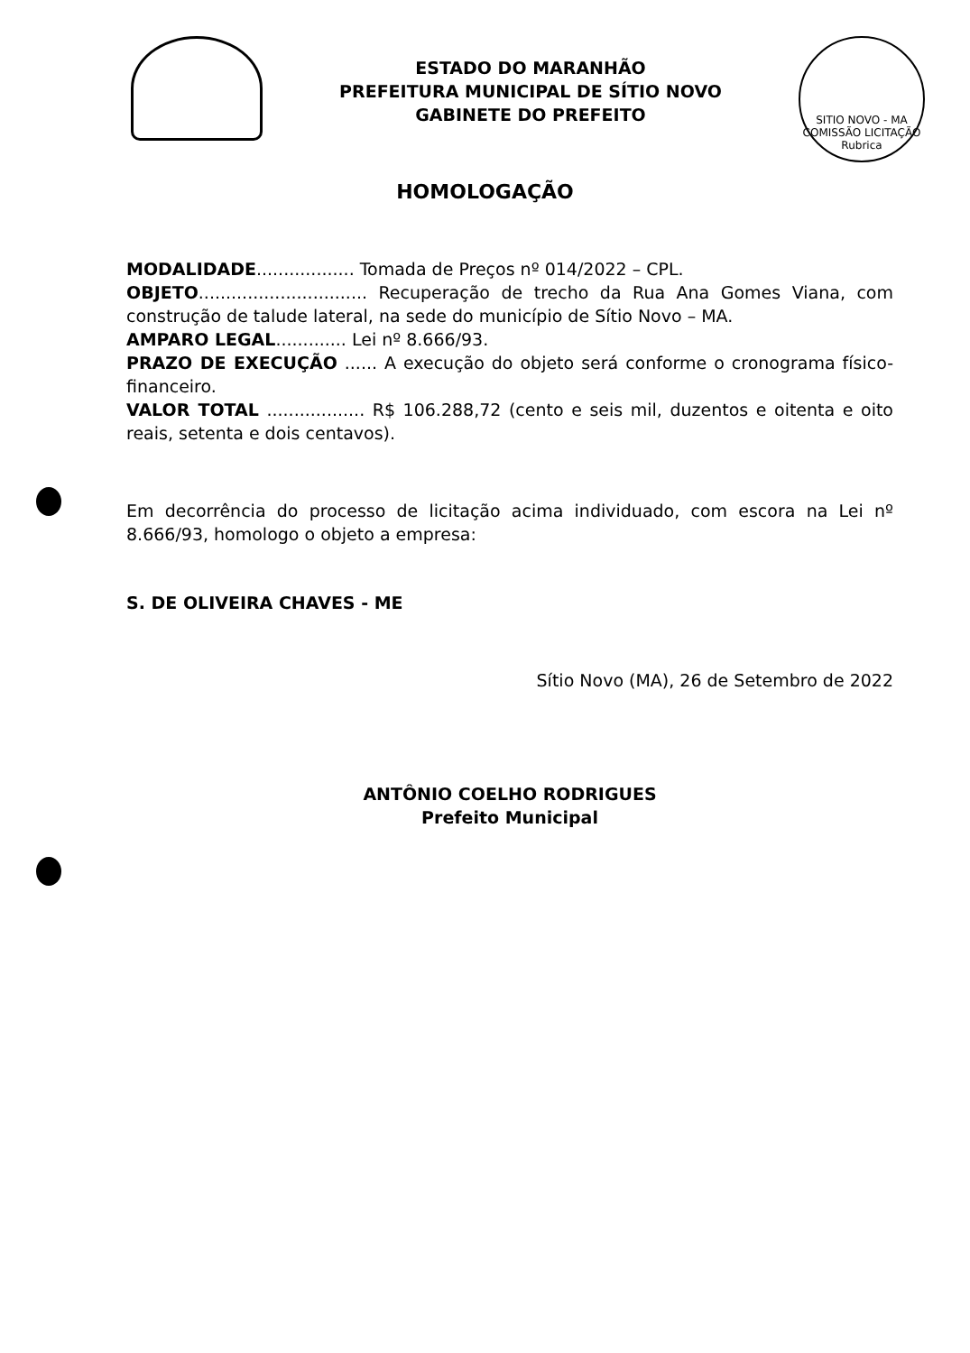ESTADO DO MARANHÃO
PREFEITURA MUNICIPAL DE SÍTIO NOVO
GABINETE DO PREFEITO
SITIO NOVO - MA
COMISSÃO LICITAÇÃO
Rubrica
HOMOLOGAÇÃO
MODALIDADE.................. Tomada de Preços nº 014/2022 – CPL.
OBJETO............................... Recuperação de trecho da Rua Ana Gomes Viana, com construção de talude lateral, na sede do município de Sítio Novo – MA.
AMPARO LEGAL............. Lei nº 8.666/93.
PRAZO DE EXECUÇÃO ...... A execução do objeto será conforme o cronograma físico-financeiro.
VALOR TOTAL .................. R$ 106.288,72 (cento e seis mil, duzentos e oitenta e oito reais, setenta e dois centavos).
Em decorrência do processo de licitação acima individuado, com escora na Lei nº 8.666/93, homologo o objeto a empresa:
S. DE OLIVEIRA CHAVES - ME
Sítio Novo (MA), 26 de Setembro de 2022
ANTÔNIO COELHO RODRIGUES
Prefeito Municipal